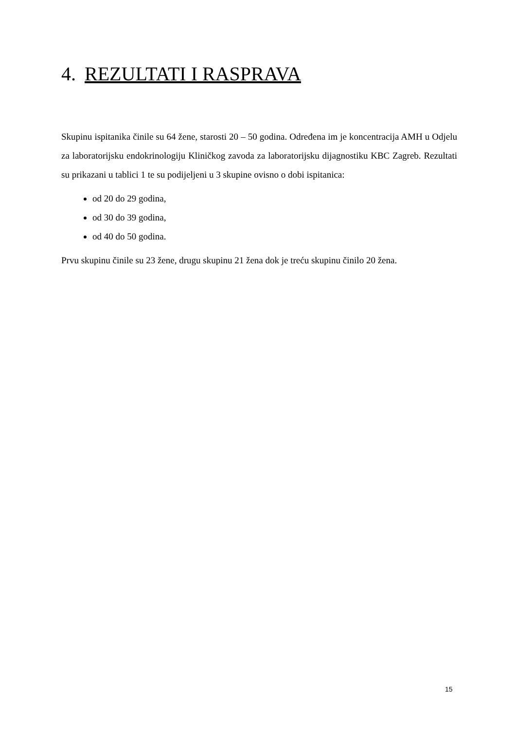4. REZULTATI I RASPRAVA
Skupinu ispitanika činile su 64 žene, starosti 20 – 50 godina. Određena im je koncentracija AMH u Odjelu za laboratorijsku endokrinologiju Kliničkog zavoda za laboratorijsku dijagnostiku KBC Zagreb. Rezultati su prikazani u tablici 1 te su podijeljeni u 3 skupine ovisno o dobi ispitanica:
od 20 do 29 godina,
od 30 do 39 godina,
od 40 do 50 godina.
Prvu skupinu činile su 23 žene, drugu skupinu 21 žena dok je treću skupinu činilo 20 žena.
15